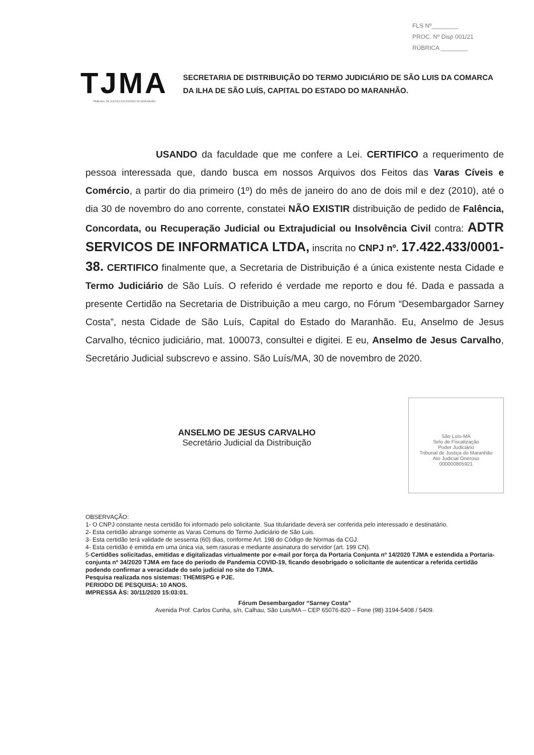FLS Nº________
PROC. Nº Disp 001/21
RÚBRICA ________
TJMA
TRIBUNAL DE JUSTIÇA DO ESTADO DO MARANHÃO
SECRETARIA DE DISTRIBUIÇÃO DO TERMO JUDICIÁRIO DE SÃO LUIS DA COMARCA DA ILHA DE SÃO LUÍS, CAPITAL DO ESTADO DO MARANHÃO.
USANDO da faculdade que me confere a Lei. CERTIFICO a requerimento de pessoa interessada que, dando busca em nossos Arquivos dos Feitos das Varas Cíveis e Comércio, a partir do dia primeiro (1º) do mês de janeiro do ano de dois mil e dez (2010), até o dia 30 de novembro do ano corrente, constatei NÃO EXISTIR distribuição de pedido de Falência, Concordata, ou Recuperação Judicial ou Extrajudicial ou Insolvência Civil contra: ADTR SERVICOS DE INFORMATICA LTDA, inscrita no CNPJ nº. 17.422.433/0001-38. CERTIFICO finalmente que, a Secretaria de Distribuição é a única existente nesta Cidade e Termo Judiciário de São Luís. O referido é verdade me reporto e dou fé. Dada e passada a presente Certidão na Secretaria de Distribuição a meu cargo, no Fórum “Desembargador Sarney Costa”, nesta Cidade de São Luís, Capital do Estado do Maranhão. Eu, Anselmo de Jesus Carvalho, técnico judiciário, mat. 100073, consultei e digitei. E eu, Anselmo de Jesus Carvalho, Secretário Judicial subscrevo e assino. São Luís/MA, 30 de novembro de 2020.
ANSELMO DE JESUS CARVALHO
Secretário Judicial da Distribuição
São Luís-MA
Selo de Fiscalização
Poder Judiciário
Tribunal de Justiça do Maranhão
Ato Judicial Oneroso
000000805921
OBSERVAÇÃO:
1- O CNPJ constante nesta certidão foi informado pelo solicitante. Sua titularidade deverá ser conferida pelo interessado e destinatário.
2- Esta certidão abrange somente as Varas Comuns do Termo Judiciário de São Luis.
3- Esta certidão terá validade de sessenta (60) dias, conforme Art. 198 do Código de Normas da CGJ.
4- Esta certidão é emitida em uma única via, sem rasuras e mediante assinatura do servidor (art. 199 CN).
5-Certidões solicitadas, emitidas e digitalizadas virtualmente por e-mail por força da Portaria Conjunta nº 14/2020 TJMA e estendida a Portaria-conjunta nº 34/2020 TJMA em face do período de Pandemia COVID-19, ficando desobrigado o solicitante de autenticar a referida certidão podendo confirmar a veracidade do selo judicial no site do TJMA.
Pesquisa realizada nos sistemas: THEMISPG e PJE.
PERIODO DE PESQUISA: 10 ANOS.
IMPRESSA ÀS: 30/11/2020 15:03:01.
Fórum Desembargador “Sarney Costa”
Avenida Prof. Carlos Cunha, s/n, Calhau, São Luis/MA – CEP 65076-820 – Fone (98) 3194-5408 / 5409.